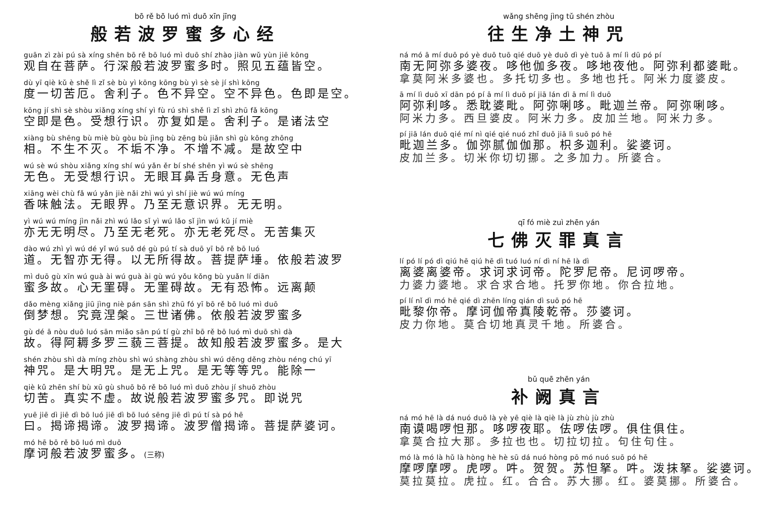bō rě bō luó mì duō xīn jīng
般若波罗蜜多心经
guān zì zài pú sà xíng shēn bō rě bō luó mì duō shí zhào jiàn wǔ yùn jiē kōng
观自在菩萨。行深般若波罗蜜多时。照见五蕴皆空。
dù yī qiè kǔ è shě lì zǐ sè bù yì kōng kōng bù yì sè sè jí shì kōng
度一切苦厄。舍利子。色不异空。空不异色。色即是空。
kōng jí shì sè shòu xiǎng xíng shí yì fù rú shì shě lì zǐ shì zhū fǎ kōng
空即是色。受想行识。亦复如是。舍利子。是诸法空
xiàng bù shēng bù miè bù gòu bù jìng bù zēng bù jiǎn shì gù kōng zhōng
相。不生不灭。不垢不净。不增不减。是故空中
wú sè wú shòu xiǎng xíng shí wú yǎn ěr bí shé shēn yì wú sè shēng
无色。无受想行识。无眼耳鼻舌身意。无色声
xiāng wèi chù fǎ wú yǎn jiè nǎi zhì wú yì shí jiè wú wú míng
香味触法。无眼界。乃至无意识界。无无明。
yì wú wú míng jìn nǎi zhì wú lǎo sǐ yì wú lǎo sǐ jìn wú kǔ jí miè
亦无无明尽。乃至无老死。亦无老死尽。无苦集灭
dào wú zhì yì wú dé yǐ wú suǒ dé gù pú tí sà duō yī bō rě bō luó
道。无智亦无得。以无所得故。菩提萨埵。依般若波罗
mì duō gù xīn wú guà ài wú guà ài gù wú yǒu kǒng bù yuǎn lí diān
蜜多故。心无罣碍。无罣碍故。无有恐怖。远离颠
dǎo mèng xiǎng jiū jìng niè pán sān shì zhū fó yī bō rě bō luó mì duō
倒梦想。究竟涅槃。三世诸佛。依般若波罗蜜多
gù dé ā nòu duō luó sān miǎo sān pú tí gù zhī bō rě bō luó mì duō shì dà
故。得阿耨多罗三藐三菩提。故知般若波罗蜜多。是大
shén zhòu shì dà míng zhòu shì wú shàng zhòu shì wú děng děng zhòu néng chú yī
神咒。是大明咒。是无上咒。是无等等咒。能除一
qiè kǔ zhēn shí bù xū gù shuō bō rě bō luó mì duō zhòu jí shuō zhòu
切苦。真实不虚。故说般若波罗蜜多咒。即说咒
yuē jiē dì jiē dì bō luó jiē dì bō luó sēng jiē dì pú tí sà pó hē
曰。揭谛揭谛。波罗揭谛。波罗僧揭谛。菩提萨婆诃。
mó hē bō rě bō luó mì duō
摩诃般若波罗蜜多。(三称)
wǎng shēng jìng tǔ shén zhòu
往生净土神咒
ná mó ā mí duō pó yè duō tuō qié duō yè duō dì yè tuō ā mí lì dū pó pí
南无阿弥多婆夜。哆他伽多夜。哆地夜他。阿弥利都婆毗。
拿莫阿米多婆也。多托切多也。多地也托。阿米力度婆皮。
ā mí lì duō xī dān pó pí ā mí lì duō pí jiā lán dì ā mí lì duō
阿弥利哆。悉耽婆毗。阿弥唎哆。毗迦兰帝。阿弥唎哆。
阿米力多。西旦婆皮。阿米力多。皮加兰地。阿米力多。
pí jiā lán duō qié mí nì qié qié nuó zhǐ duō jiā lì suō pó hē
毗迦兰多。伽弥腻伽伽那。枳多迦利。娑婆诃。
皮加兰多。切米你切切挪。之多加力。所婆合。
qī fó miè zuì zhēn yán
七佛灭罪真言
lí pó lí pó dì qiú hē qiú hē dì tuó luó ní dì ní hē là dì
离婆离婆帝。求诃求诃帝。陀罗尼帝。尼诃啰帝。
力婆力婆地。求合求合地。托罗你地。你合拉地。
pí lí nǐ dì mó hē qié dì zhēn líng qián dì suō pó hē
毗黎你帝。摩诃伽帝真陵乾帝。莎婆诃。
皮力你地。莫合切地真灵千地。所婆合。
bǔ quē zhēn yán
补阙真言
ná mó hē là dá nuó duō là yè yē qiè là qiè là jù zhù jù zhù
南谟喝啰怛那。哆啰夜耶。佉啰佉啰。俱住俱住。
拿莫合拉大那。多拉也也。切拉切拉。句住句住。
mó là mó là hǔ là hòng hè hè sū dá nuó hòng pō mó nuó suō pó hē
摩啰摩啰。虎啰。吽。贺贺。苏怛拏。吽。泼抹拏。娑婆诃。
莫拉莫拉。虎拉。红。合合。苏大挪。红。婆莫挪。所婆合。